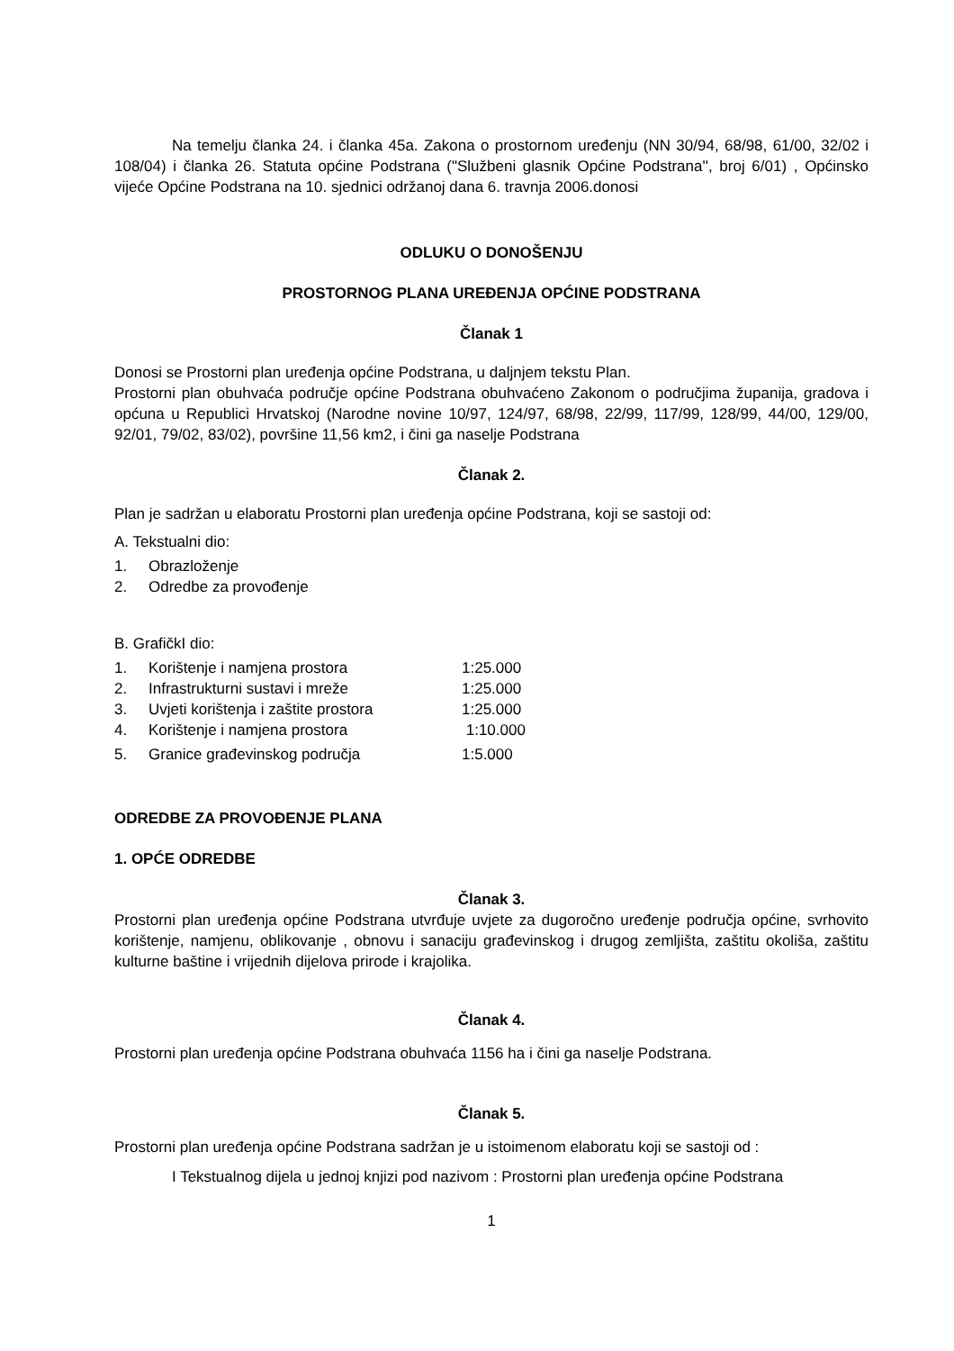Na temelju članka 24. i članka 45a. Zakona o prostornom uređenju (NN 30/94, 68/98, 61/00, 32/02 i 108/04) i članka 26. Statuta općine Podstrana ("Službeni glasnik Općine Podstrana'', broj 6/01) , Općinsko vijeće Općine Podstrana na 10. sjednici održanoj dana 6. travnja 2006.donosi
ODLUKU O DONOŠENJU
PROSTORNOG PLANA UREĐENJA OPĆINE PODSTRANA
Članak 1
Donosi se Prostorni plan uređenja općine Podstrana, u daljnjem tekstu Plan.
Prostorni plan obuhvaća područje općine Podstrana obuhvaćeno Zakonom o područjima županija, gradova i općuna u Republici Hrvatskoj (Narodne novine 10/97, 124/97, 68/98, 22/99, 117/99, 128/99, 44/00, 129/00, 92/01, 79/02, 83/02), površine 11,56 km2, i čini ga naselje Podstrana
Članak 2.
Plan je sadržan u elaboratu Prostorni plan uređenja općine Podstrana, koji se sastoji od:
A. Tekstualni dio:
1. Obrazloženje
2. Odredbe za provođenje
B. GrafičkI dio:
1. Korištenje i namjena prostora 1:25.000
2. Infrastrukturni sustavi i mreže 1:25.000
3. Uvjeti korištenja i zaštite prostora 1:25.000
4. Korištenje i namjena prostora 1:10.000
5. Granice građevinskog područja 1:5.000
ODREDBE ZA PROVOĐENJE PLANA
1. OPĆE ODREDBE
Članak 3.
Prostorni plan uređenja općine Podstrana utvrđuje uvjete za dugoročno uređenje područja općine, svrhovito korištenje, namjenu, oblikovanje , obnovu i sanaciju građevinskog i drugog zemljišta, zaštitu okoliša, zaštitu kulturne baštine i vrijednih dijelova prirode i krajolika.
Članak 4.
Prostorni plan uređenja općine Podstrana obuhvaća 1156 ha i čini ga naselje Podstrana.
Članak 5.
Prostorni plan uređenja općine Podstrana sadržan je u istoimenom elaboratu koji se sastoji od :
I Tekstualnog dijela u jednoj knjizi pod nazivom : Prostorni plan uređenja općine Podstrana
1